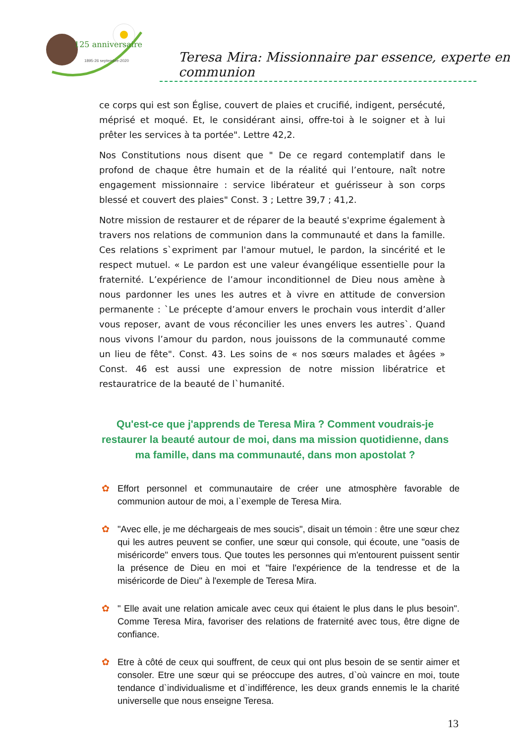125 anniversaire
1895-26 septembre-2020
Teresa Mira: Missionnaire par essence, experte en communion
ce corps qui est son Église, couvert de plaies et crucifié, indigent, persécuté, méprisé et moqué. Et, le considérant ainsi, offre-toi à le soigner et à lui prêter les services à ta portée". Lettre 42,2.
Nos Constitutions nous disent que " De ce regard contemplatif dans le profond de chaque être humain et de la réalité qui l’entoure, naît notre engagement missionnaire : service libérateur et guérisseur à son corps blessé et couvert des plaies" Const. 3 ; Lettre 39,7 ; 41,2.
Notre mission de restaurer et de réparer de la beauté s'exprime également à travers nos relations de communion dans la communauté et dans la famille. Ces relations s`expriment par l'amour mutuel, le pardon, la sincérité et le respect mutuel. « Le pardon est une valeur évangélique essentielle pour la fraternité. L’expérience de l’amour inconditionnel de Dieu nous amène à nous pardonner les unes les autres et à vivre en attitude de conversion permanente : `Le précepte d’amour envers le prochain vous interdit d’aller vous reposer, avant de vous réconcilier les unes envers les autres`. Quand nous vivons l’amour du pardon, nous jouissons de la communauté comme un lieu de fête". Const. 43. Les soins de « nos sœurs malades et âgées » Const. 46 est aussi une expression de notre mission libératrice et restauratrice de la beauté de l`humanité.
Qu'est-ce que j'apprends de Teresa Mira ? Comment voudrais-je restaurer la beauté autour de moi, dans ma mission quotidienne, dans ma famille, dans ma communauté, dans mon apostolat ?
✿ Effort personnel et communautaire de créer une atmosphère favorable de communion autour de moi, a l`exemple de Teresa Mira.
✿ "Avec elle, je me déchargeais de mes soucis", disait un témoin : être une sœur chez qui les autres peuvent se confier, une sœur qui console, qui écoute, une "oasis de miséricorde" envers tous. Que toutes les personnes qui m'entourent puissent sentir la présence de Dieu en moi et "faire l'expérience de la tendresse et de la miséricorde de Dieu" à l'exemple de Teresa Mira.
✿ " Elle avait une relation amicale avec ceux qui étaient le plus dans le plus besoin". Comme Teresa Mira, favoriser des relations de fraternité avec tous, être digne de confiance.
✿ Etre à côté de ceux qui souffrent, de ceux qui ont plus besoin de se sentir aimer et consoler. Etre une sœur qui se préoccupe des autres, d`où vaincre en moi, toute tendance d`individualisme et d`indifférence, les deux grands ennemis le la charité universelle que nous enseigne Teresa.
13